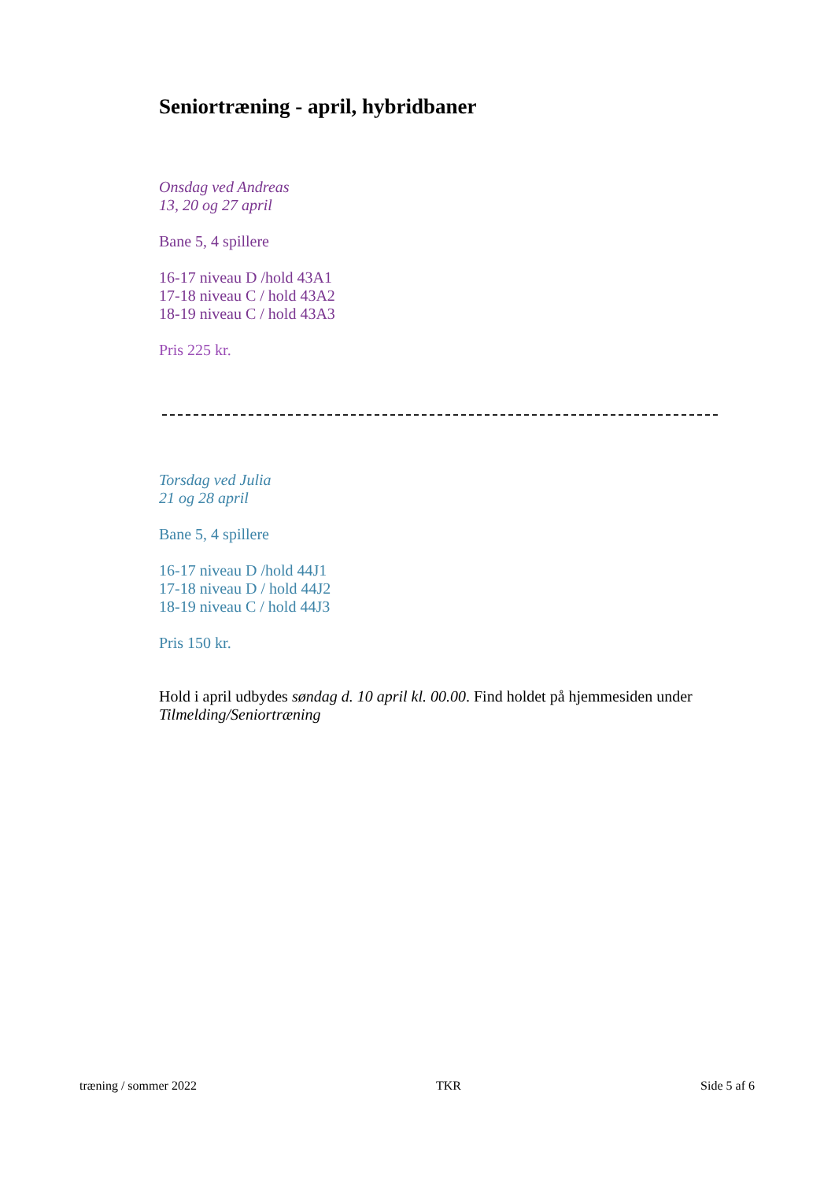Seniortræning - april, hybridbaner
Onsdag ved Andreas
13, 20 og 27 april
Bane 5, 4 spillere
16-17 niveau D /hold 43A1
17-18 niveau C / hold 43A2
18-19 niveau C / hold 43A3
Pris 225 kr.
Torsdag ved Julia
21 og 28 april
Bane 5, 4 spillere
16-17 niveau D /hold 44J1
17-18 niveau D / hold 44J2
18-19 niveau C / hold 44J3
Pris 150 kr.
Hold i april udbydes søndag d. 10 april kl. 00.00. Find holdet på hjemmesiden under Tilmelding/Seniortræning
træning / sommer 2022 TKR Side 5 af 6